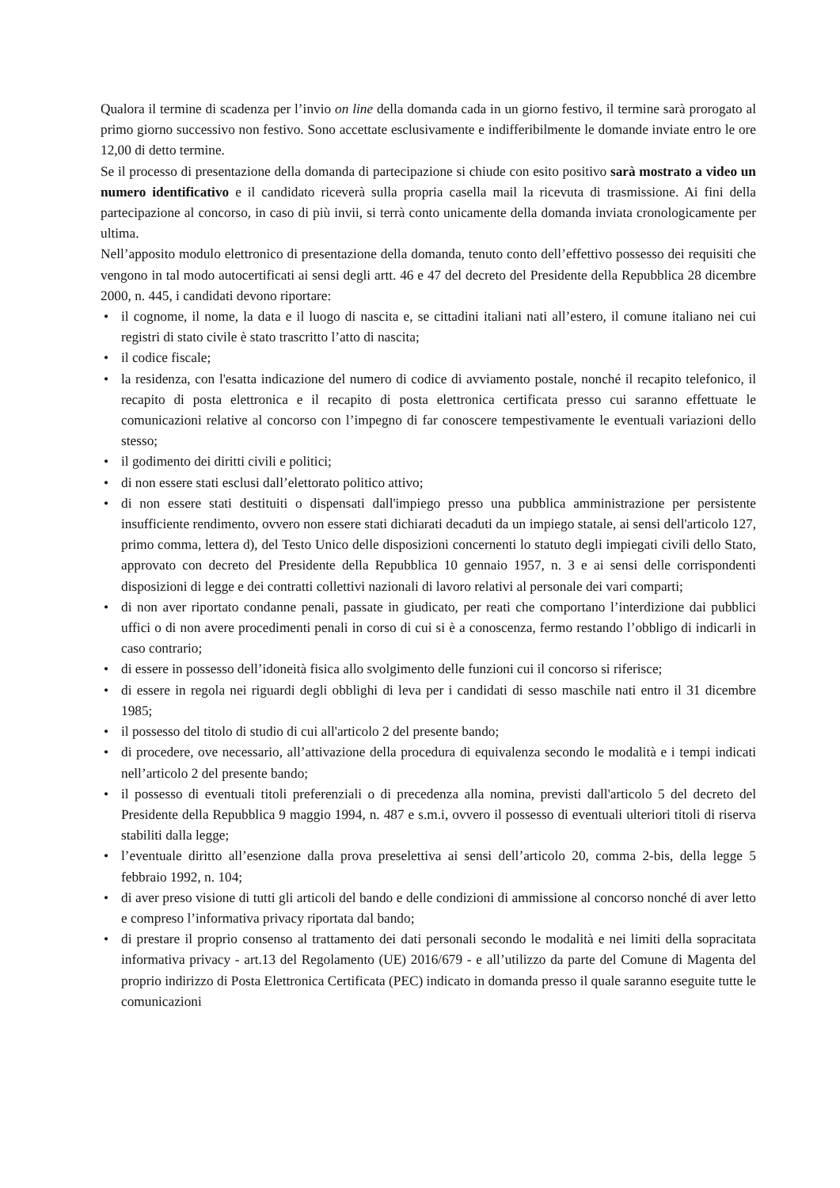Qualora il termine di scadenza per l’invio on line della domanda cada in un giorno festivo, il termine sarà prorogato al primo giorno successivo non festivo. Sono accettate esclusivamente e indifferibilmente le domande inviate entro le ore 12,00 di detto termine.
Se il processo di presentazione della domanda di partecipazione si chiude con esito positivo sarà mostrato a video un numero identificativo e il candidato riceverà sulla propria casella mail la ricevuta di trasmissione. Ai fini della partecipazione al concorso, in caso di più invii, si terrà conto unicamente della domanda inviata cronologicamente per ultima.
Nell’apposito modulo elettronico di presentazione della domanda, tenuto conto dell’effettivo possesso dei requisiti che vengono in tal modo autocertificati ai sensi degli artt. 46 e 47 del decreto del Presidente della Repubblica 28 dicembre 2000, n. 445, i candidati devono riportare:
• il cognome, il nome, la data e il luogo di nascita e, se cittadini italiani nati all’estero, il comune italiano nei cui registri di stato civile è stato trascritto l’atto di nascita;
• il codice fiscale;
• la residenza, con l'esatta indicazione del numero di codice di avviamento postale, nonché il recapito telefonico, il recapito di posta elettronica e il recapito di posta elettronica certificata presso cui saranno effettuate le comunicazioni relative al concorso con l’impegno di far conoscere tempestivamente le eventuali variazioni dello stesso;
• il godimento dei diritti civili e politici;
• di non essere stati esclusi dall’elettorato politico attivo;
• di non essere stati destituiti o dispensati dall'impiego presso una pubblica amministrazione per persistente insufficiente rendimento, ovvero non essere stati dichiarati decaduti da un impiego statale, ai sensi dell'articolo 127, primo comma, lettera d), del Testo Unico delle disposizioni concernenti lo statuto degli impiegati civili dello Stato, approvato con decreto del Presidente della Repubblica 10 gennaio 1957, n. 3 e ai sensi delle corrispondenti disposizioni di legge e dei contratti collettivi nazionali di lavoro relativi al personale dei vari comparti;
• di non aver riportato condanne penali, passate in giudicato, per reati che comportano l’interdizione dai pubblici uffici o di non avere procedimenti penali in corso di cui si è a conoscenza, fermo restando l’obbligo di indicarli in caso contrario;
• di essere in possesso dell’idoneità fisica allo svolgimento delle funzioni cui il concorso si riferisce;
• di essere in regola nei riguardi degli obblighi di leva per i candidati di sesso maschile nati entro il 31 dicembre 1985;
• il possesso del titolo di studio di cui all'articolo 2 del presente bando;
• di procedere, ove necessario, all’attivazione della procedura di equivalenza secondo le modalità e i tempi indicati nell’articolo 2 del presente bando;
• il possesso di eventuali titoli preferenziali o di precedenza alla nomina, previsti dall'articolo 5 del decreto del Presidente della Repubblica 9 maggio 1994, n. 487 e s.m.i, ovvero il possesso di eventuali ulteriori titoli di riserva stabiliti dalla legge;
• l’eventuale diritto all’esenzione dalla prova preselettiva ai sensi dell’articolo 20, comma 2-bis, della legge 5 febbraio 1992, n. 104;
• di aver preso visione di tutti gli articoli del bando e delle condizioni di ammissione al concorso nonché di aver letto e compreso l’informativa privacy riportata dal bando;
• di prestare il proprio consenso al trattamento dei dati personali secondo le modalità e nei limiti della sopracitata informativa privacy - art.13 del Regolamento (UE) 2016/679 - e all’utilizzo da parte del Comune di Magenta del proprio indirizzo di Posta Elettronica Certificata (PEC) indicato in domanda presso il quale saranno eseguite tutte le comunicazioni